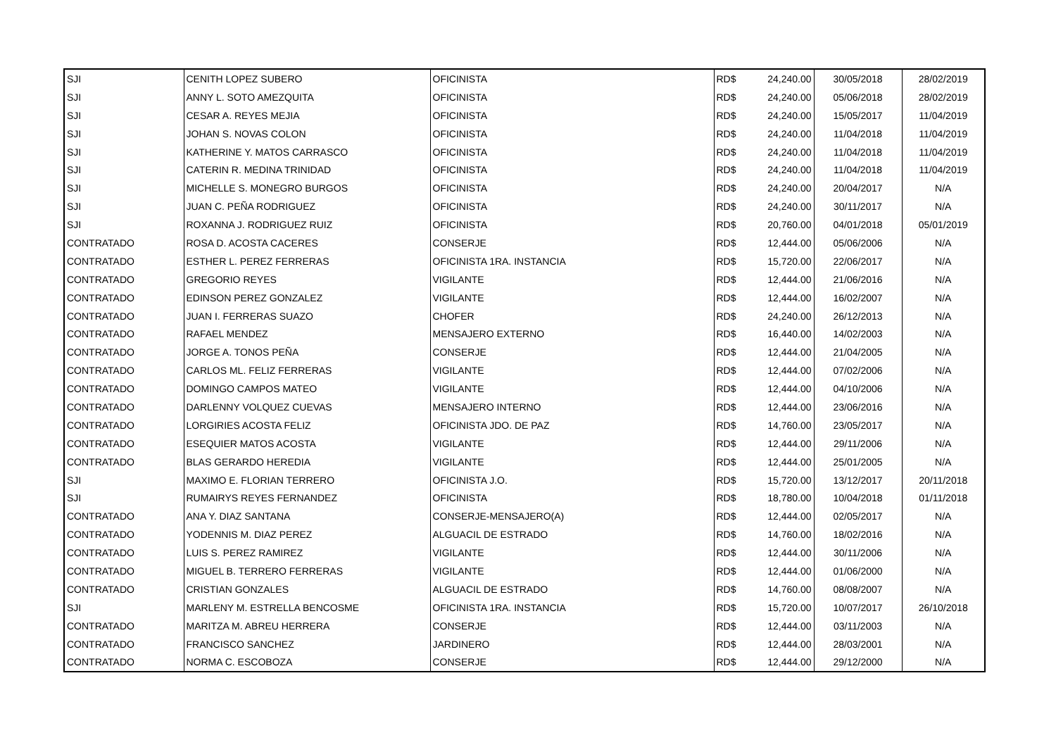| SJI | CENITH LOPEZ SUBERO | OFICINISTA | RD$ | 24,240.00 | 30/05/2018 | 28/02/2019 |
| SJI | ANNY L. SOTO AMEZQUITA | OFICINISTA | RD$ | 24,240.00 | 05/06/2018 | 28/02/2019 |
| SJI | CESAR A. REYES MEJIA | OFICINISTA | RD$ | 24,240.00 | 15/05/2017 | 11/04/2019 |
| SJI | JOHAN S. NOVAS COLON | OFICINISTA | RD$ | 24,240.00 | 11/04/2018 | 11/04/2019 |
| SJI | KATHERINE Y. MATOS CARRASCO | OFICINISTA | RD$ | 24,240.00 | 11/04/2018 | 11/04/2019 |
| SJI | CATERIN R. MEDINA TRINIDAD | OFICINISTA | RD$ | 24,240.00 | 11/04/2018 | 11/04/2019 |
| SJI | MICHELLE S. MONEGRO BURGOS | OFICINISTA | RD$ | 24,240.00 | 20/04/2017 | N/A |
| SJI | JUAN C. PEÑA RODRIGUEZ | OFICINISTA | RD$ | 24,240.00 | 30/11/2017 | N/A |
| SJI | ROXANNA J. RODRIGUEZ RUIZ | OFICINISTA | RD$ | 20,760.00 | 04/01/2018 | 05/01/2019 |
| CONTRATADO | ROSA D. ACOSTA CACERES | CONSERJE | RD$ | 12,444.00 | 05/06/2006 | N/A |
| CONTRATADO | ESTHER L. PEREZ FERRERAS | OFICINISTA 1RA. INSTANCIA | RD$ | 15,720.00 | 22/06/2017 | N/A |
| CONTRATADO | GREGORIO REYES | VIGILANTE | RD$ | 12,444.00 | 21/06/2016 | N/A |
| CONTRATADO | EDINSON PEREZ GONZALEZ | VIGILANTE | RD$ | 12,444.00 | 16/02/2007 | N/A |
| CONTRATADO | JUAN I. FERRERAS SUAZO | CHOFER | RD$ | 24,240.00 | 26/12/2013 | N/A |
| CONTRATADO | RAFAEL MENDEZ | MENSAJERO EXTERNO | RD$ | 16,440.00 | 14/02/2003 | N/A |
| CONTRATADO | JORGE A. TONOS PEÑA | CONSERJE | RD$ | 12,444.00 | 21/04/2005 | N/A |
| CONTRATADO | CARLOS ML. FELIZ FERRERAS | VIGILANTE | RD$ | 12,444.00 | 07/02/2006 | N/A |
| CONTRATADO | DOMINGO CAMPOS MATEO | VIGILANTE | RD$ | 12,444.00 | 04/10/2006 | N/A |
| CONTRATADO | DARLENNY VOLQUEZ CUEVAS | MENSAJERO INTERNO | RD$ | 12,444.00 | 23/06/2016 | N/A |
| CONTRATADO | LORGIRIES ACOSTA FELIZ | OFICINISTA JDO. DE PAZ | RD$ | 14,760.00 | 23/05/2017 | N/A |
| CONTRATADO | ESEQUIER MATOS ACOSTA | VIGILANTE | RD$ | 12,444.00 | 29/11/2006 | N/A |
| CONTRATADO | BLAS GERARDO HEREDIA | VIGILANTE | RD$ | 12,444.00 | 25/01/2005 | N/A |
| SJI | MAXIMO E. FLORIAN TERRERO | OFICINISTA J.O. | RD$ | 15,720.00 | 13/12/2017 | 20/11/2018 |
| SJI | RUMAIRYS REYES FERNANDEZ | OFICINISTA | RD$ | 18,780.00 | 10/04/2018 | 01/11/2018 |
| CONTRATADO | ANA Y. DIAZ SANTANA | CONSERJE-MENSAJERO(A) | RD$ | 12,444.00 | 02/05/2017 | N/A |
| CONTRATADO | YODENNIS M. DIAZ PEREZ | ALGUACIL DE ESTRADO | RD$ | 14,760.00 | 18/02/2016 | N/A |
| CONTRATADO | LUIS S. PEREZ RAMIREZ | VIGILANTE | RD$ | 12,444.00 | 30/11/2006 | N/A |
| CONTRATADO | MIGUEL B. TERRERO FERRERAS | VIGILANTE | RD$ | 12,444.00 | 01/06/2000 | N/A |
| CONTRATADO | CRISTIAN GONZALES | ALGUACIL DE ESTRADO | RD$ | 14,760.00 | 08/08/2007 | N/A |
| SJI | MARLENY M. ESTRELLA BENCOSME | OFICINISTA 1RA. INSTANCIA | RD$ | 15,720.00 | 10/07/2017 | 26/10/2018 |
| CONTRATADO | MARITZA M. ABREU HERRERA | CONSERJE | RD$ | 12,444.00 | 03/11/2003 | N/A |
| CONTRATADO | FRANCISCO SANCHEZ | JARDINERO | RD$ | 12,444.00 | 28/03/2001 | N/A |
| CONTRATADO | NORMA C. ESCOBOZA | CONSERJE | RD$ | 12,444.00 | 29/12/2000 | N/A |